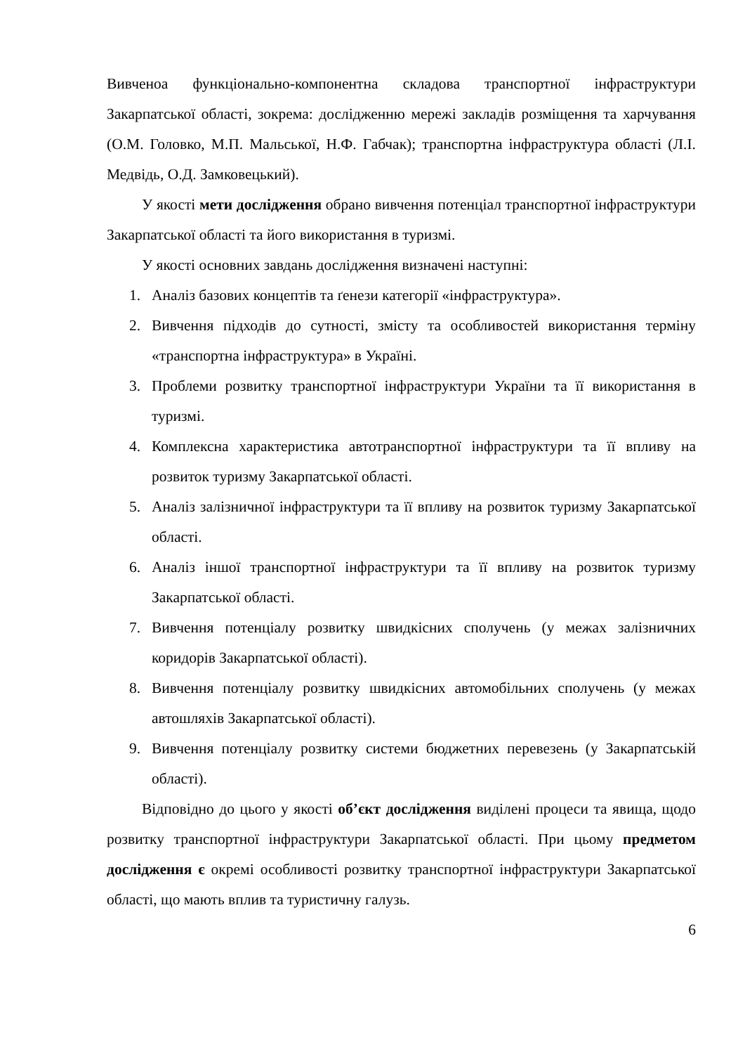Вивченоа функціонально-компонентна складова транспортної інфраструктури Закарпатської області, зокрема: дослідженню мережі закладів розміщення та харчування (О.М. Головко, М.П. Мальської, Н.Ф. Габчак); транспортна інфраструктура області (Л.І. Медвідь, О.Д. Замковецький).
У якості мети дослідження обрано вивчення потенціал транспортної інфраструктури Закарпатської області та його використання в туризмі.
У якості основних завдань дослідження визначені наступні:
1. Аналіз базових концептів та ґенези категорії «інфраструктура».
2. Вивчення підходів до сутності, змісту та особливостей використання терміну «транспортна інфраструктура» в Україні.
3. Проблеми розвитку транспортної інфраструктури України та її використання в туризмі.
4. Комплексна характеристика автотранспортної інфраструктури та її впливу на розвиток туризму Закарпатської області.
5. Аналіз залізничної інфраструктури та її впливу на розвиток туризму Закарпатської області.
6. Аналіз іншої транспортної інфраструктури та її впливу на розвиток туризму Закарпатської області.
7. Вивчення потенціалу розвитку швидкісних сполучень (у межах залізничних коридорів Закарпатської області).
8. Вивчення потенціалу розвитку швидкісних автомобільних сполучень (у межах автошляхів Закарпатської області).
9. Вивчення потенціалу розвитку системи бюджетних перевезень (у Закарпатській області).
Відповідно до цього у якості об’єкт дослідження виділені процеси та явища, щодо розвитку транспортної інфраструктури Закарпатської області. При цьому предметом дослідження є окремі особливості розвитку транспортної інфраструктури Закарпатської області, що мають вплив та туристичну галузь.
6